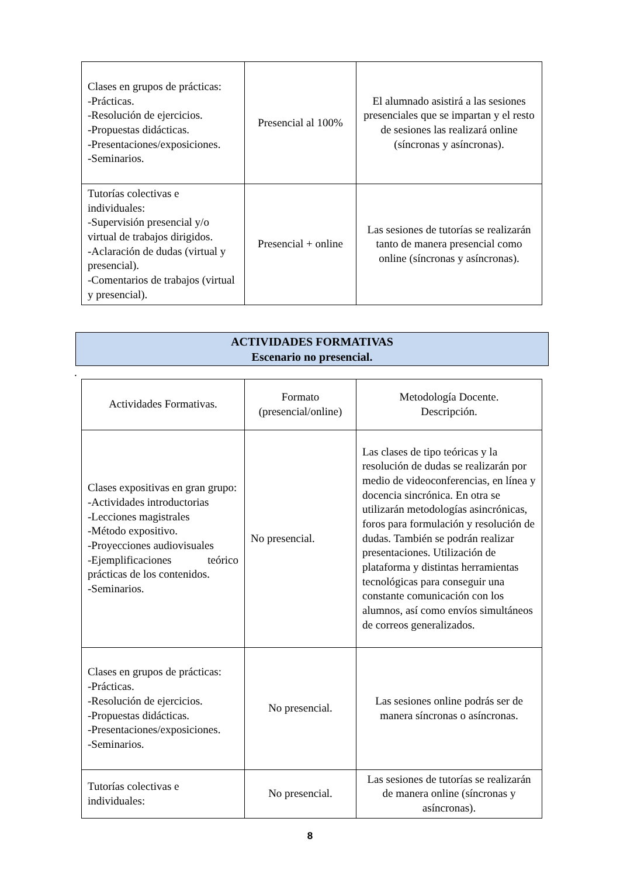| Clases en grupos de prácticas: -Prácticas. -Resolución de ejercicios. -Propuestas didácticas. -Presentaciones/exposiciones. -Seminarios. | Presencial al 100% | El alumnado asistirá a las sesiones presenciales que se impartan y el resto de sesiones las realizará online (síncronas y asíncronas). |
| Tutorías colectivas e individuales: -Supervisión presencial y/o virtual de trabajos dirigidos. -Aclaración de dudas (virtual y presencial). -Comentarios de trabajos (virtual y presencial). | Presencial + online | Las sesiones de tutorías se realizarán tanto de manera presencial como online (síncronas y asíncronas). |
ACTIVIDADES FORMATIVAS
Escenario no presencial.
.
| Actividades Formativas. | Formato (presencial/online) | Metodología Docente. Descripción. |
| Clases expositivas en gran grupo: -Actividades introductorias -Lecciones magistrales -Método expositivo. -Proyecciones audiovisuales -Ejemplificaciones teórico prácticas de los contenidos. -Seminarios. | No presencial. | Las clases de tipo teóricas y la resolución de dudas se realizarán por medio de videoconferencias, en línea y docencia sincrónica. En otra se utilizarán metodologías asincrónicas, foros para formulación y resolución de dudas. También se podrán realizar presentaciones. Utilización de plataforma y distintas herramientas tecnológicas para conseguir una constante comunicación con los alumnos, así como envíos simultáneos de correos generalizados. |
| Clases en grupos de prácticas: -Prácticas. -Resolución de ejercicios. -Propuestas didácticas. -Presentaciones/exposiciones. -Seminarios. | No presencial. | Las sesiones online podrás ser de manera síncronas o asíncronas. |
| Tutorías colectivas e individuales: | No presencial. | Las sesiones de tutorías se realizarán de manera online (síncronas y asíncronas). |
8